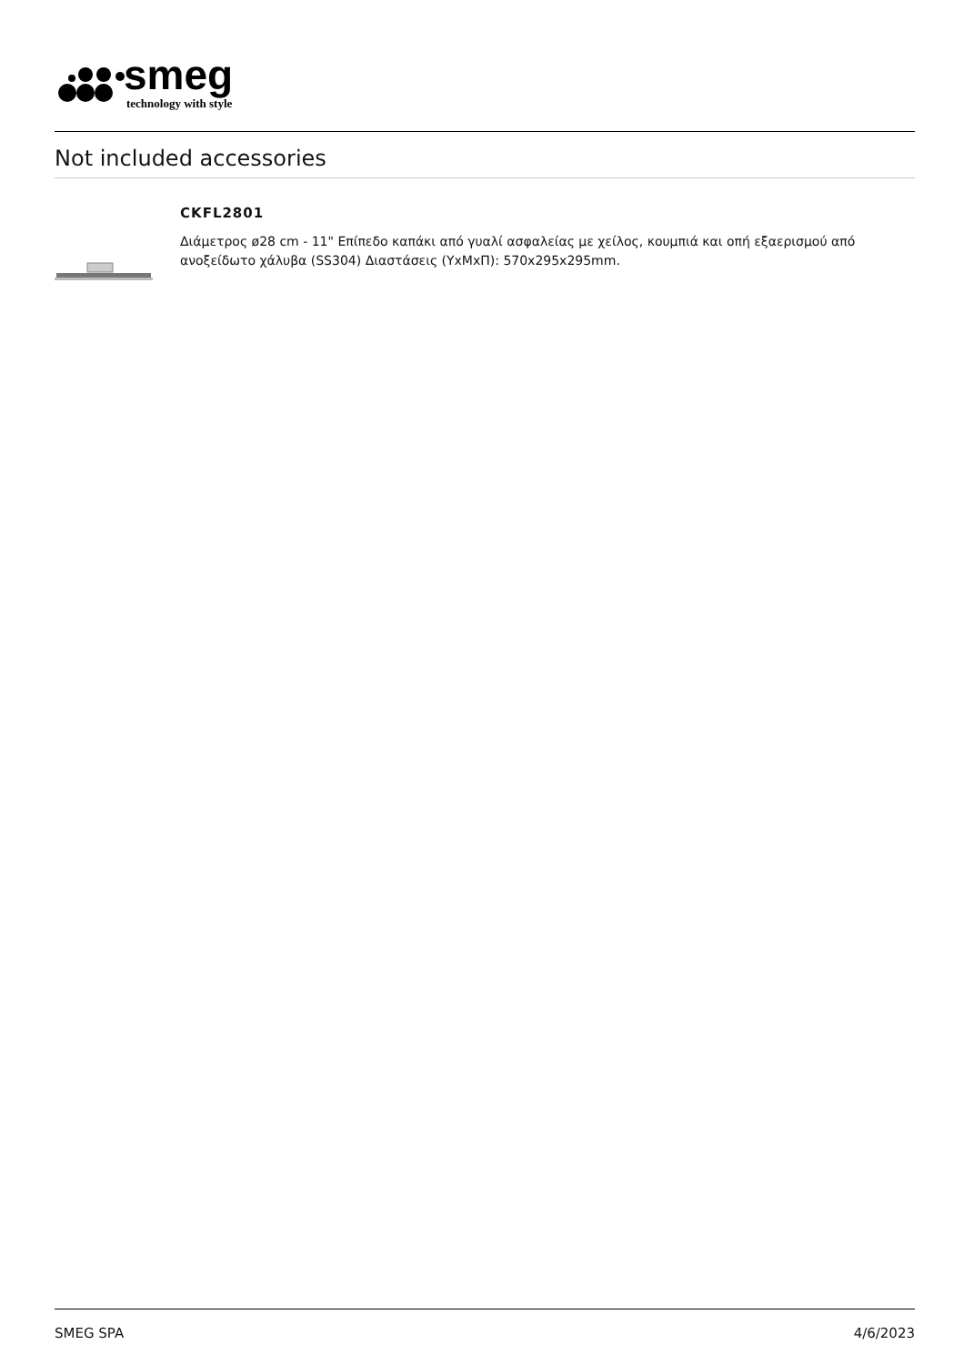smeg
technology with style
Not included accessories
CKFL2801
Διάμετρος ø28 cm - 11" Επίπεδο καπάκι από γυαλί ασφαλείας με χείλος, κουμπιά και οπή εξαερισμού από ανοξείδωτο χάλυβα (SS304) Διαστάσεις (ΥxΜxΠ): 570x295x295mm.
SMEG SPA 4/6/2023